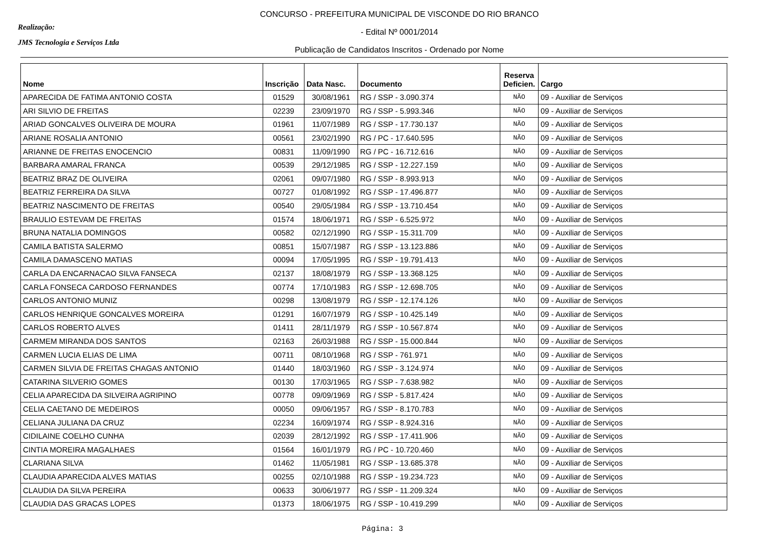Realização:
JMS Tecnologia e Serviços Ltda
CONCURSO - PREFEITURA MUNICIPAL DE VISCONDE DO RIO BRANCO
- Edital Nº 0001/2014
Publicação de Candidatos Inscritos - Ordenado por Nome
| Nome | Inscrição | Data Nasc. | Documento | Reserva Deficien. | Cargo |
| --- | --- | --- | --- | --- | --- |
| APARECIDA DE FATIMA ANTONIO COSTA | 01529 | 30/08/1961 | RG / SSP - 3.090.374 | NÃO | 09 - Auxiliar de Serviços |
| ARI SILVIO DE FREITAS | 02239 | 23/09/1970 | RG / SSP - 5.993.346 | NÃO | 09 - Auxiliar de Serviços |
| ARIAD GONCALVES OLIVEIRA DE MOURA | 01961 | 11/07/1989 | RG / SSP - 17.730.137 | NÃO | 09 - Auxiliar de Serviços |
| ARIANE ROSALIA ANTONIO | 00561 | 23/02/1990 | RG / PC - 17.640.595 | NÃO | 09 - Auxiliar de Serviços |
| ARIANNE DE FREITAS ENOCENCIO | 00831 | 11/09/1990 | RG / PC - 16.712.616 | NÃO | 09 - Auxiliar de Serviços |
| BARBARA AMARAL FRANCA | 00539 | 29/12/1985 | RG / SSP - 12.227.159 | NÃO | 09 - Auxiliar de Serviços |
| BEATRIZ BRAZ DE OLIVEIRA | 02061 | 09/07/1980 | RG / SSP - 8.993.913 | NÃO | 09 - Auxiliar de Serviços |
| BEATRIZ FERREIRA DA SILVA | 00727 | 01/08/1992 | RG / SSP - 17.496.877 | NÃO | 09 - Auxiliar de Serviços |
| BEATRIZ NASCIMENTO DE FREITAS | 00540 | 29/05/1984 | RG / SSP - 13.710.454 | NÃO | 09 - Auxiliar de Serviços |
| BRAULIO ESTEVAM DE FREITAS | 01574 | 18/06/1971 | RG / SSP - 6.525.972 | NÃO | 09 - Auxiliar de Serviços |
| BRUNA NATALIA DOMINGOS | 00582 | 02/12/1990 | RG / SSP - 15.311.709 | NÃO | 09 - Auxiliar de Serviços |
| CAMILA BATISTA SALERMO | 00851 | 15/07/1987 | RG / SSP - 13.123.886 | NÃO | 09 - Auxiliar de Serviços |
| CAMILA DAMASCENO MATIAS | 00094 | 17/05/1995 | RG / SSP - 19.791.413 | NÃO | 09 - Auxiliar de Serviços |
| CARLA DA ENCARNACAO SILVA FANSECA | 02137 | 18/08/1979 | RG / SSP - 13.368.125 | NÃO | 09 - Auxiliar de Serviços |
| CARLA FONSECA CARDOSO FERNANDES | 00774 | 17/10/1983 | RG / SSP - 12.698.705 | NÃO | 09 - Auxiliar de Serviços |
| CARLOS ANTONIO MUNIZ | 00298 | 13/08/1979 | RG / SSP - 12.174.126 | NÃO | 09 - Auxiliar de Serviços |
| CARLOS HENRIQUE GONCALVES MOREIRA | 01291 | 16/07/1979 | RG / SSP - 10.425.149 | NÃO | 09 - Auxiliar de Serviços |
| CARLOS ROBERTO ALVES | 01411 | 28/11/1979 | RG / SSP - 10.567.874 | NÃO | 09 - Auxiliar de Serviços |
| CARMEM MIRANDA DOS SANTOS | 02163 | 26/03/1988 | RG / SSP - 15.000.844 | NÃO | 09 - Auxiliar de Serviços |
| CARMEN LUCIA ELIAS DE LIMA | 00711 | 08/10/1968 | RG / SSP - 761.971 | NÃO | 09 - Auxiliar de Serviços |
| CARMEN SILVIA DE FREITAS CHAGAS ANTONIO | 01440 | 18/03/1960 | RG / SSP - 3.124.974 | NÃO | 09 - Auxiliar de Serviços |
| CATARINA SILVERIO GOMES | 00130 | 17/03/1965 | RG / SSP - 7.638.982 | NÃO | 09 - Auxiliar de Serviços |
| CELIA APARECIDA DA SILVEIRA AGRIPINO | 00778 | 09/09/1969 | RG / SSP - 5.817.424 | NÃO | 09 - Auxiliar de Serviços |
| CELIA CAETANO DE MEDEIROS | 00050 | 09/06/1957 | RG / SSP - 8.170.783 | NÃO | 09 - Auxiliar de Serviços |
| CELIANA JULIANA DA CRUZ | 02234 | 16/09/1974 | RG / SSP - 8.924.316 | NÃO | 09 - Auxiliar de Serviços |
| CIDILAINE COELHO CUNHA | 02039 | 28/12/1992 | RG / SSP - 17.411.906 | NÃO | 09 - Auxiliar de Serviços |
| CINTIA MOREIRA MAGALHAES | 01564 | 16/01/1979 | RG / PC - 10.720.460 | NÃO | 09 - Auxiliar de Serviços |
| CLARIANA SILVA | 01462 | 11/05/1981 | RG / SSP - 13.685.378 | NÃO | 09 - Auxiliar de Serviços |
| CLAUDIA APARECIDA ALVES MATIAS | 00255 | 02/10/1988 | RG / SSP - 19.234.723 | NÃO | 09 - Auxiliar de Serviços |
| CLAUDIA DA SILVA PEREIRA | 00633 | 30/06/1977 | RG / SSP - 11.209.324 | NÃO | 09 - Auxiliar de Serviços |
| CLAUDIA DAS GRACAS LOPES | 01373 | 18/06/1975 | RG / SSP - 10.419.299 | NÃO | 09 - Auxiliar de Serviços |
Página: 3